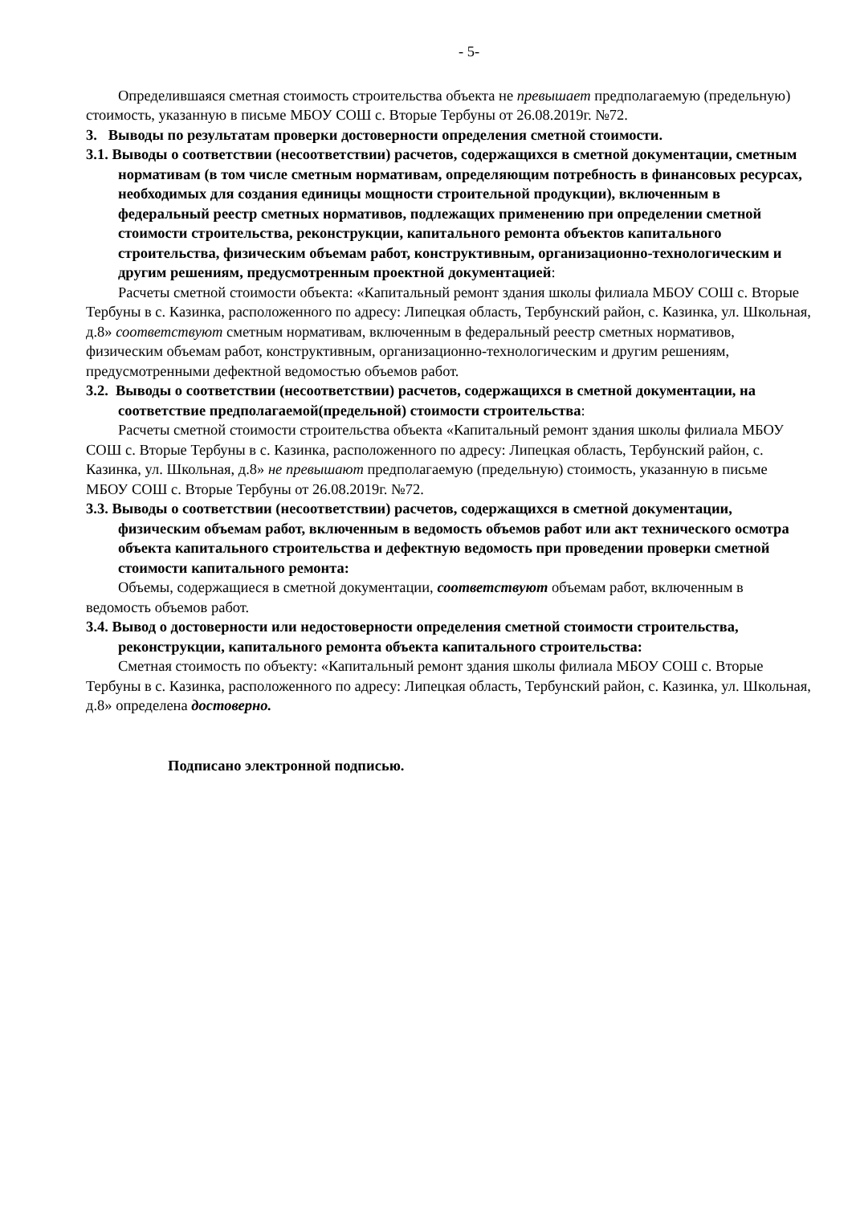- 5-
Определившаяся сметная стоимость строительства объекта не превышает предполагаемую (предельную) стоимость, указанную в письме МБОУ СОШ с. Вторые Тербуны от 26.08.2019г. №72.
3. Выводы по результатам проверки достоверности определения сметной стоимости.
3.1. Выводы о соответствии (несоответствии) расчетов, содержащихся в сметной документации, сметным нормативам (в том числе сметным нормативам, определяющим потребность в финансовых ресурсах, необходимых для создания единицы мощности строительной продукции), включенным в федеральный реестр сметных нормативов, подлежащих применению при определении сметной стоимости строительства, реконструкции, капитального ремонта объектов капитального строительства, физическим объемам работ, конструктивным, организационно-технологическим и другим решениям, предусмотренным проектной документацией:
Расчеты сметной стоимости объекта: «Капитальный ремонт здания школы филиала МБОУ СОШ с. Вторые Тербуны в с. Казинка, расположенного по адресу: Липецкая область, Тербунский район, с. Казинка, ул. Школьная, д.8» соответствуют сметным нормативам, включенным в федеральный реестр сметных нормативов, физическим объемам работ, конструктивным, организационно-технологическим и другим решениям, предусмотренными дефектной ведомостью объемов работ.
3.2. Выводы о соответствии (несоответствии) расчетов, содержащихся в сметной документации, на соответствие предполагаемой(предельной) стоимости строительства:
Расчеты сметной стоимости строительства объекта «Капитальный ремонт здания школы филиала МБОУ СОШ с. Вторые Тербуны в с. Казинка, расположенного по адресу: Липецкая область, Тербунский район, с. Казинка, ул. Школьная, д.8» не превышают предполагаемую (предельную) стоимость, указанную в письме МБОУ СОШ с. Вторые Тербуны от 26.08.2019г. №72.
3.3. Выводы о соответствии (несоответствии) расчетов, содержащихся в сметной документации, физическим объемам работ, включенным в ведомость объемов работ или акт технического осмотра объекта капитального строительства и дефектную ведомость при проведении проверки сметной стоимости капитального ремонта:
Объемы, содержащиеся в сметной документации, соответствуют объемам работ, включенным в ведомость объемов работ.
3.4. Вывод о достоверности или недостоверности определения сметной стоимости строительства, реконструкции, капитального ремонта объекта капитального строительства:
Сметная стоимость по объекту: «Капитальный ремонт здания школы филиала МБОУ СОШ с. Вторые Тербуны в с. Казинка, расположенного по адресу: Липецкая область, Тербунский район, с. Казинка, ул. Школьная, д.8» определена достоверно.
Подписано электронной подписью.